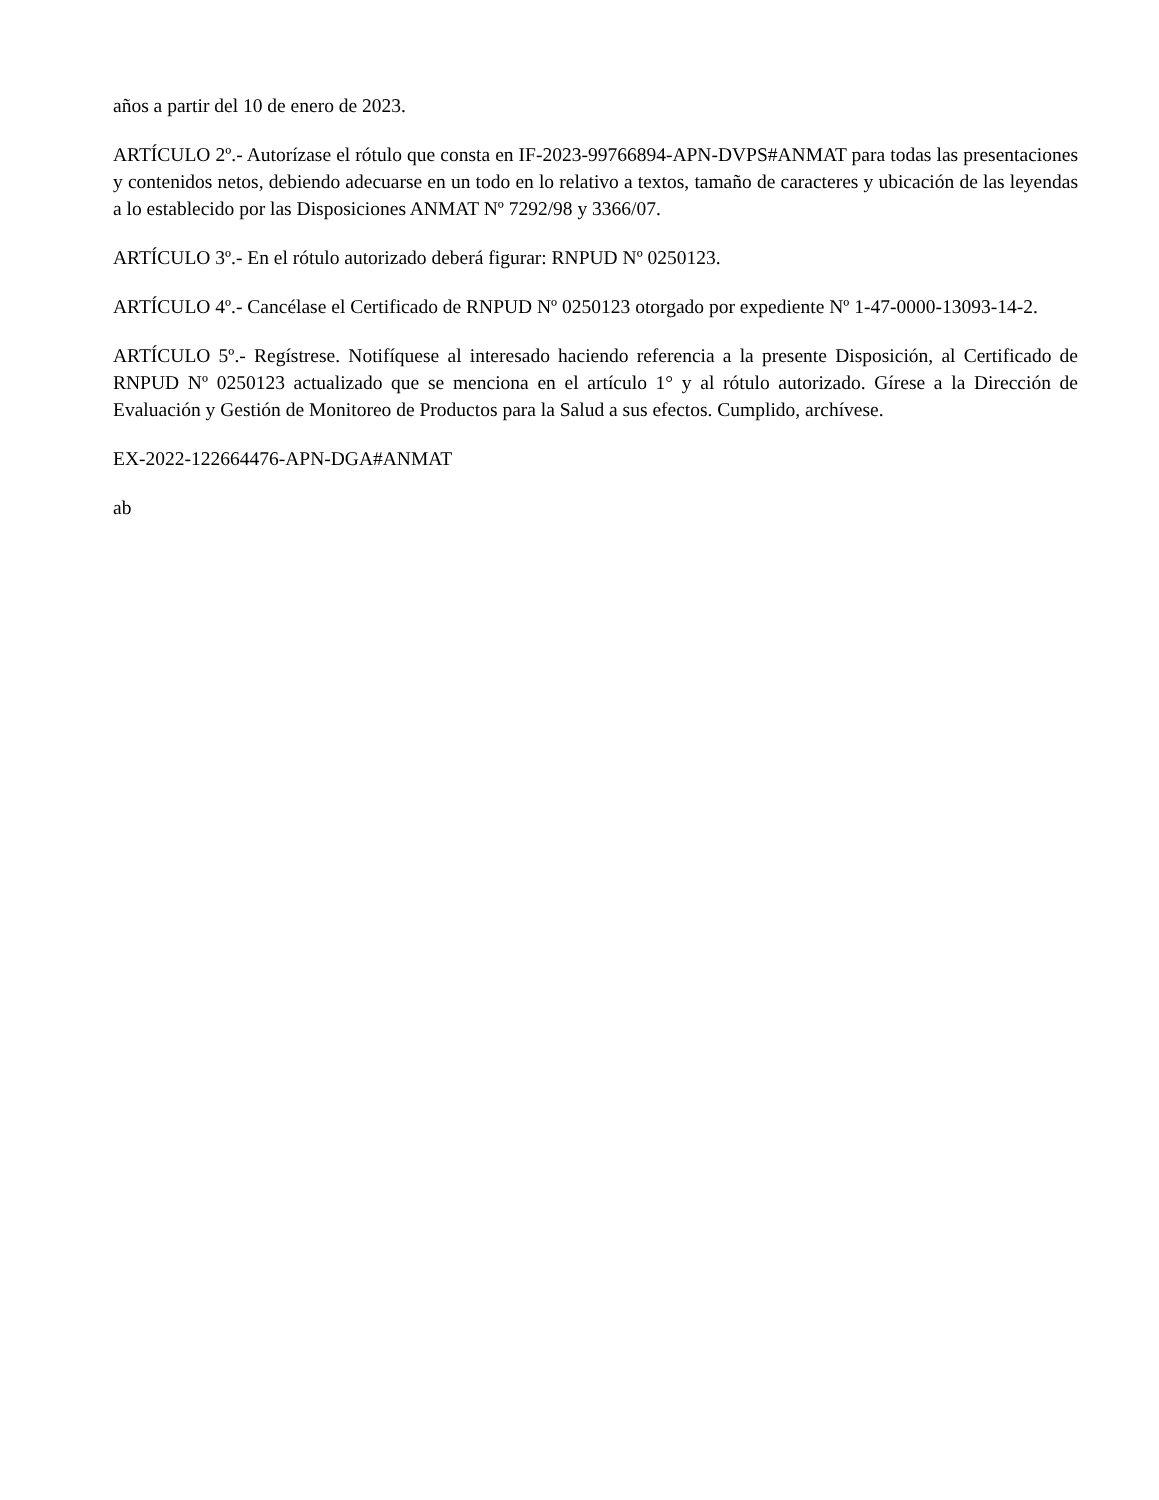años a partir del 10 de enero de 2023.
ARTÍCULO 2º.- Autorízase el rótulo que consta en IF-2023-99766894-APN-DVPS#ANMAT para todas las presentaciones y contenidos netos, debiendo adecuarse en un todo en lo relativo a textos, tamaño de caracteres y ubicación de las leyendas a lo establecido por las Disposiciones ANMAT Nº 7292/98 y 3366/07.
ARTÍCULO 3º.- En el rótulo autorizado deberá figurar: RNPUD Nº 0250123.
ARTÍCULO 4º.- Cancélase el Certificado de RNPUD Nº 0250123 otorgado por expediente Nº 1-47-0000-13093-14-2.
ARTÍCULO 5º.- Regístrese. Notifíquese al interesado haciendo referencia a la presente Disposición, al Certificado de RNPUD Nº 0250123 actualizado que se menciona en el artículo 1° y al rótulo autorizado. Gírese a la Dirección de Evaluación y Gestión de Monitoreo de Productos para la Salud a sus efectos. Cumplido, archívese.
EX-2022-122664476-APN-DGA#ANMAT
ab